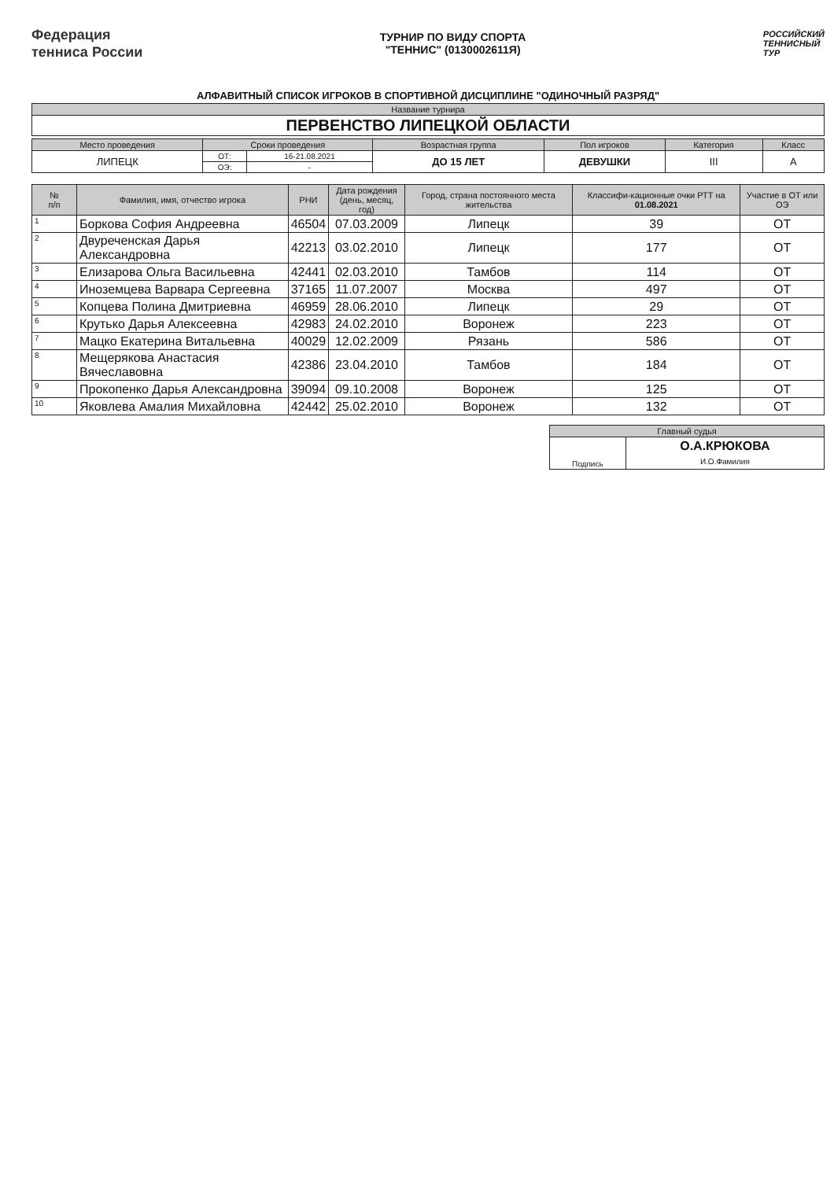Федерация
тенниса России
ТУРНИР ПО ВИДУ СПОРТА
"ТЕННИС" (0130002611Я)
РОССИЙСКИЙ
ТЕННИСНЫЙ
ТУР
АЛФАВИТНЫЙ СПИСОК ИГРОКОВ В СПОРТИВНОЙ ДИСЦИПЛИНЕ "ОДИНОЧНЫЙ РАЗРЯД"
| Название турнира |
| --- |
| ПЕРВЕНСТВО ЛИПЕЦКОЙ ОБЛАСТИ |
| Место проведения | Сроки проведения | | Возрастная группа | Пол игроков | Категория | Класс |
| --- | --- | --- | --- | --- | --- | --- |
| ЛИПЕЦК | ОТ: | 16-21.08.2021 | ДО 15 ЛЕТ | ДЕВУШКИ | III | А |
| | ОЭ: | - | | | | |
| № п/п | Фамилия, имя, отчество игрока | РНИ | Дата рождения (день, месяц, год) | Город, страна постоянного места жительства | Классифи-кационные очки РТТ на 01.08.2021 | Участие в ОТ или ОЭ |
| --- | --- | --- | --- | --- | --- | --- |
| 1 | Боркова София Андреевна | 46504 | 07.03.2009 | Липецк | 39 | ОТ |
| 2 | Двуреченская Дарья Александровна | 42213 | 03.02.2010 | Липецк | 177 | ОТ |
| 3 | Елизарова Ольга Васильевна | 42441 | 02.03.2010 | Тамбов | 114 | ОТ |
| 4 | Иноземцева Варвара Сергеевна | 37165 | 11.07.2007 | Москва | 497 | ОТ |
| 5 | Копцева Полина Дмитриевна | 46959 | 28.06.2010 | Липецк | 29 | ОТ |
| 6 | Крутько Дарья Алексеевна | 42983 | 24.02.2010 | Воронеж | 223 | ОТ |
| 7 | Мацко Екатерина Витальевна | 40029 | 12.02.2009 | Рязань | 586 | ОТ |
| 8 | Мещерякова Анастасия Вячеславовна | 42386 | 23.04.2010 | Тамбов | 184 | ОТ |
| 9 | Прокопенко Дарья Александровна | 39094 | 09.10.2008 | Воронеж | 125 | ОТ |
| 10 | Яковлева Амалия Михайловна | 42442 | 25.02.2010 | Воронеж | 132 | ОТ |
| Главный судья | |
| --- | --- |
| Подпись | О.А.КРЮКОВА И.О.Фамилия |